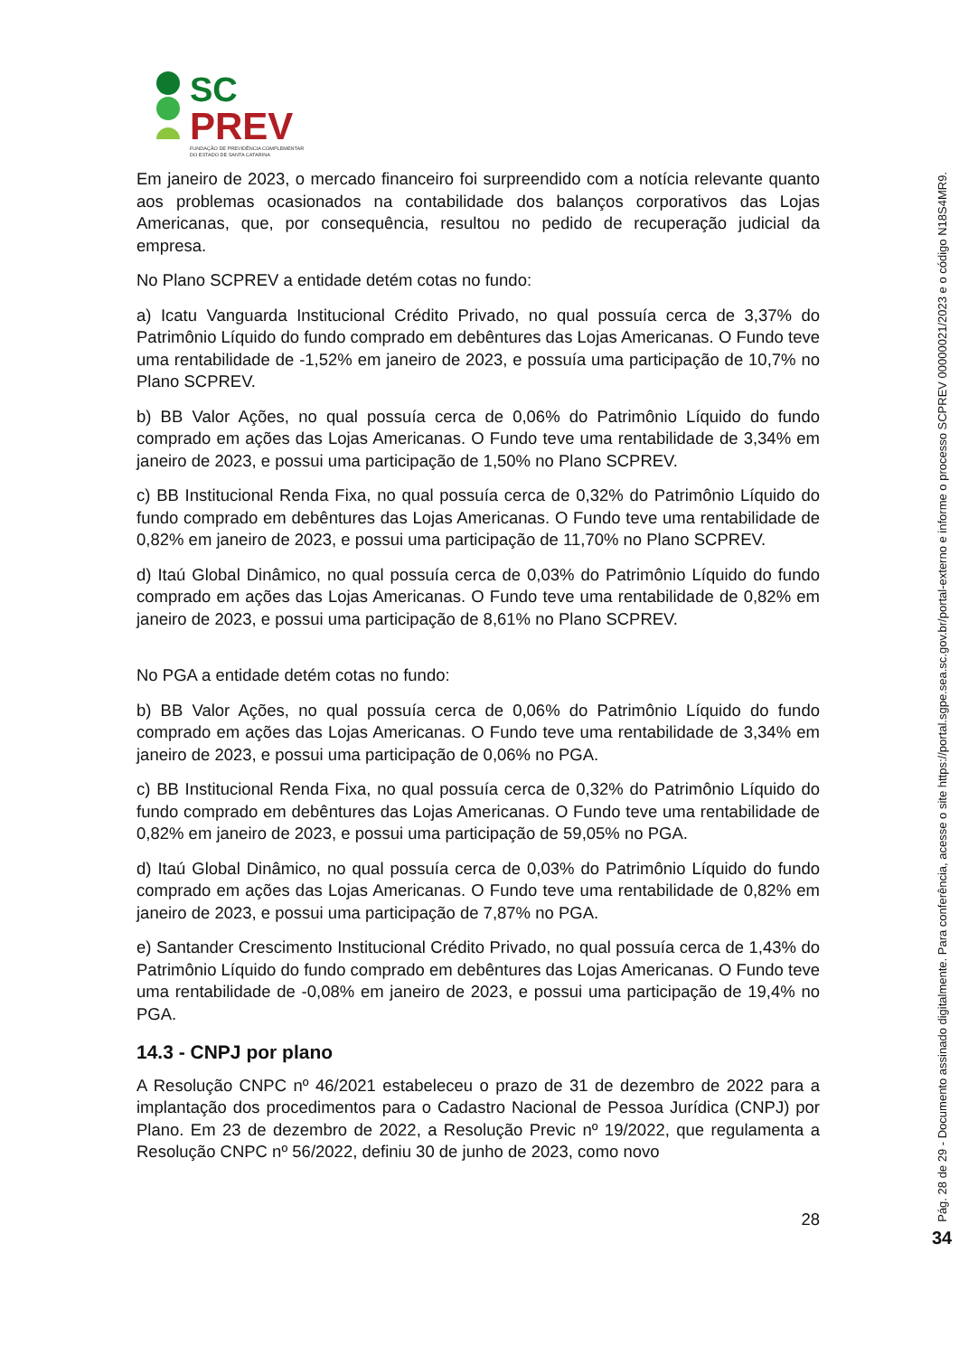SC
PREV
FUNDAÇÃO DE PREVIDÊNCIA COMPLEMENTAR
DO ESTADO DE SANTA CATARINA
Em janeiro de 2023, o mercado financeiro foi surpreendido com a notícia relevante quanto aos problemas ocasionados na contabilidade dos balanços corporativos das Lojas Americanas, que, por consequência, resultou no pedido de recuperação judicial da empresa.
No Plano SCPREV a entidade detém cotas no fundo:
a) Icatu Vanguarda Institucional Crédito Privado, no qual possuía cerca de 3,37% do Patrimônio Líquido do fundo comprado em debêntures das Lojas Americanas. O Fundo teve uma rentabilidade de -1,52% em janeiro de 2023, e possuía uma participação de 10,7% no Plano SCPREV.
b) BB Valor Ações, no qual possuía cerca de 0,06% do Patrimônio Líquido do fundo comprado em ações das Lojas Americanas. O Fundo teve uma rentabilidade de 3,34% em janeiro de 2023, e possui uma participação de 1,50% no Plano SCPREV.
c) BB Institucional Renda Fixa, no qual possuía cerca de 0,32% do Patrimônio Líquido do fundo comprado em debêntures das Lojas Americanas. O Fundo teve uma rentabilidade de 0,82% em janeiro de 2023, e possui uma participação de 11,70% no Plano SCPREV.
d) Itaú Global Dinâmico, no qual possuía cerca de 0,03% do Patrimônio Líquido do fundo comprado em ações das Lojas Americanas. O Fundo teve uma rentabilidade de 0,82% em janeiro de 2023, e possui uma participação de 8,61% no Plano SCPREV.
No PGA a entidade detém cotas no fundo:
b) BB Valor Ações, no qual possuía cerca de 0,06% do Patrimônio Líquido do fundo comprado em ações das Lojas Americanas. O Fundo teve uma rentabilidade de 3,34% em janeiro de 2023, e possui uma participação de 0,06% no PGA.
c) BB Institucional Renda Fixa, no qual possuía cerca de 0,32% do Patrimônio Líquido do fundo comprado em debêntures das Lojas Americanas. O Fundo teve uma rentabilidade de 0,82% em janeiro de 2023, e possui uma participação de 59,05% no PGA.
d) Itaú Global Dinâmico, no qual possuía cerca de 0,03% do Patrimônio Líquido do fundo comprado em ações das Lojas Americanas. O Fundo teve uma rentabilidade de 0,82% em janeiro de 2023, e possui uma participação de 7,87% no PGA.
e) Santander Crescimento Institucional Crédito Privado, no qual possuía cerca de 1,43% do Patrimônio Líquido do fundo comprado em debêntures das Lojas Americanas. O Fundo teve uma rentabilidade de -0,08% em janeiro de 2023, e possui uma participação de 19,4% no PGA.
14.3 - CNPJ por plano
A Resolução CNPC nº 46/2021 estabeleceu o prazo de 31 de dezembro de 2022 para a implantação dos procedimentos para o Cadastro Nacional de Pessoa Jurídica (CNPJ) por Plano. Em 23 de dezembro de 2022, a Resolução Previc nº 19/2022, que regulamenta a Resolução CNPC nº 56/2022, definiu 30 de junho de 2023, como novo
28
Pág. 28 de 29 - Documento assinado digitalmente. Para conferência, acesse o site https://portal.sgpe.sea.sc.gov.br/portal-externo e informe o processo SCPREV 00000021/2023 e o código N18S4MR9.
34